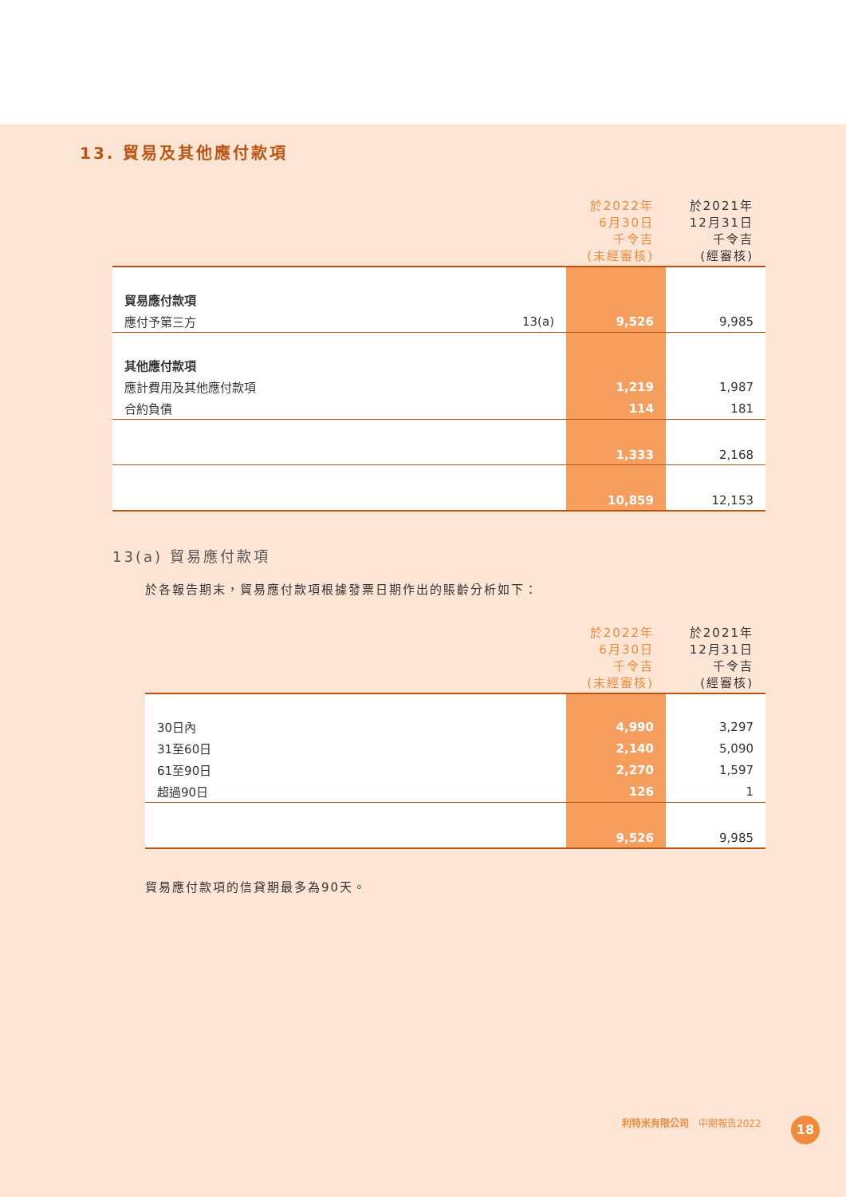13. 貿易及其他應付款項
| | | 於2022年 6月30日 千令吉 (未經審核) | 於2021年 12月31日 千令吉 (經審核) |
| --- | --- | --- | --- |
| 貿易應付款項 | | | |
| 應付予第三方 | 13(a) | 9,526 | 9,985 |
| 其他應付款項 | | | |
| 應計費用及其他應付款項 | | 1,219 | 1,987 |
| 合約負債 | | 114 | 181 |
| | | 1,333 | 2,168 |
| | | 10,859 | 12,153 |
13(a) 貿易應付款項
於各報告期末，貿易應付款項根據發票日期作出的賬齡分析如下：
| | 於2022年 6月30日 千令吉 (未經審核) | 於2021年 12月31日 千令吉 (經審核) |
| --- | --- | --- |
| 30日內 | 4,990 | 3,297 |
| 31至60日 | 2,140 | 5,090 |
| 61至90日 | 2,270 | 1,597 |
| 超過90日 | 126 | 1 |
| | 9,526 | 9,985 |
貿易應付款項的信貸期最多為90天。
利特米有限公司　中期報告2022 18